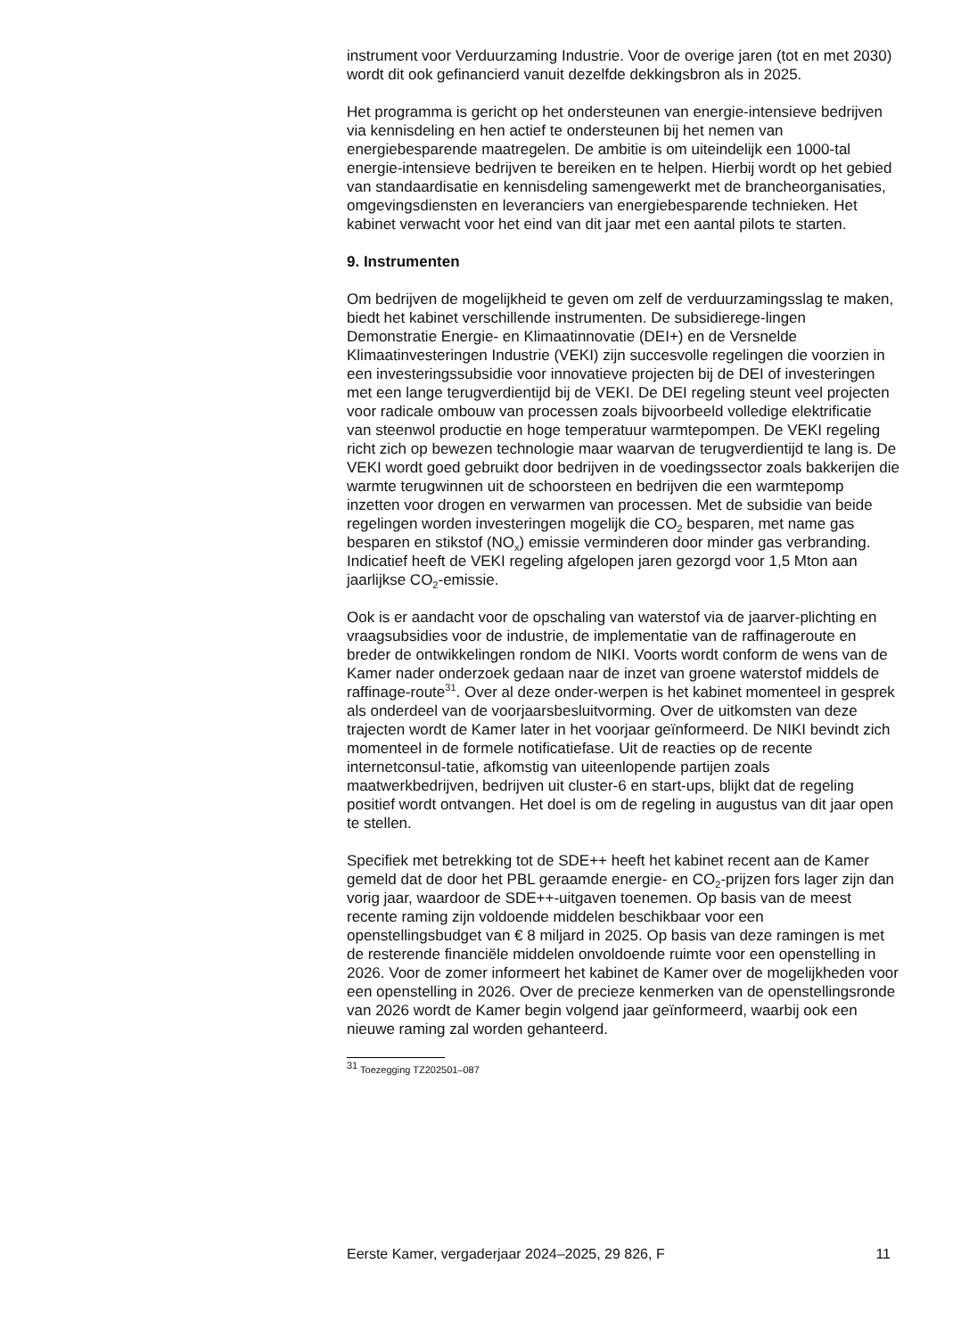instrument voor Verduurzaming Industrie. Voor de overige jaren (tot en met 2030) wordt dit ook gefinancierd vanuit dezelfde dekkingsbron als in 2025.
Het programma is gericht op het ondersteunen van energie-intensieve bedrijven via kennisdeling en hen actief te ondersteunen bij het nemen van energiebesparende maatregelen. De ambitie is om uiteindelijk een 1000-tal energie-intensieve bedrijven te bereiken en te helpen. Hierbij wordt op het gebied van standaardisatie en kennisdeling samengewerkt met de brancheorganisaties, omgevingsdiensten en leveranciers van energiebesparende technieken. Het kabinet verwacht voor het eind van dit jaar met een aantal pilots te starten.
9. Instrumenten
Om bedrijven de mogelijkheid te geven om zelf de verduurzamingsslag te maken, biedt het kabinet verschillende instrumenten. De subsidierege-lingen Demonstratie Energie- en Klimaatinnovatie (DEI+) en de Versnelde Klimaatinvesteringen Industrie (VEKI) zijn succesvolle regelingen die voorzien in een investeringssubsidie voor innovatieve projecten bij de DEI of investeringen met een lange terugverdientijd bij de VEKI. De DEI regeling steunt veel projecten voor radicale ombouw van processen zoals bijvoorbeeld volledige elektrificatie van steenwol productie en hoge temperatuur warmtepompen. De VEKI regeling richt zich op bewezen technologie maar waarvan de terugverdientijd te lang is. De VEKI wordt goed gebruikt door bedrijven in de voedingssector zoals bakkerijen die warmte terugwinnen uit de schoorsteen en bedrijven die een warmtepomp inzetten voor drogen en verwarmen van processen. Met de subsidie van beide regelingen worden investeringen mogelijk die CO<sub>2</sub> besparen, met name gas besparen en stikstof (NO<sub>x</sub>) emissie verminderen door minder gas verbranding. Indicatief heeft de VEKI regeling afgelopen jaren gezorgd voor 1,5 Mton aan jaarlijkse CO<sub>2</sub>-emissie.
Ook is er aandacht voor de opschaling van waterstof via de jaarver-plichting en vraagsubsidies voor de industrie, de implementatie van de raffinageroute en breder de ontwikkelingen rondom de NIKI. Voorts wordt conform de wens van de Kamer nader onderzoek gedaan naar de inzet van groene waterstof middels de raffinage-route<sup>31</sup>. Over al deze onder-werpen is het kabinet momenteel in gesprek als onderdeel van de voorjaarsbesluitvorming. Over de uitkomsten van deze trajecten wordt de Kamer later in het voorjaar geïnformeerd. De NIKI bevindt zich momenteel in de formele notificatiefase. Uit de reacties op de recente internetconsul-tatie, afkomstig van uiteenlopende partijen zoals maatwerkbedrijven, bedrijven uit cluster-6 en start-ups, blijkt dat de regeling positief wordt ontvangen. Het doel is om de regeling in augustus van dit jaar open te stellen.
Specifiek met betrekking tot de SDE++ heeft het kabinet recent aan de Kamer gemeld dat de door het PBL geraamde energie- en CO<sub>2</sub>-prijzen fors lager zijn dan vorig jaar, waardoor de SDE++-uitgaven toenemen. Op basis van de meest recente raming zijn voldoende middelen beschikbaar voor een openstellingsbudget van € 8 miljard in 2025. Op basis van deze ramingen is met de resterende financiële middelen onvoldoende ruimte voor een openstelling in 2026. Voor de zomer informeert het kabinet de Kamer over de mogelijkheden voor een openstelling in 2026. Over de precieze kenmerken van de openstellingsronde van 2026 wordt de Kamer begin volgend jaar geïnformeerd, waarbij ook een nieuwe raming zal worden gehanteerd.
<sup>31</sup> Toezegging TZ202501–087
Eerste Kamer, vergaderjaar 2024–2025, 29 826, F 11